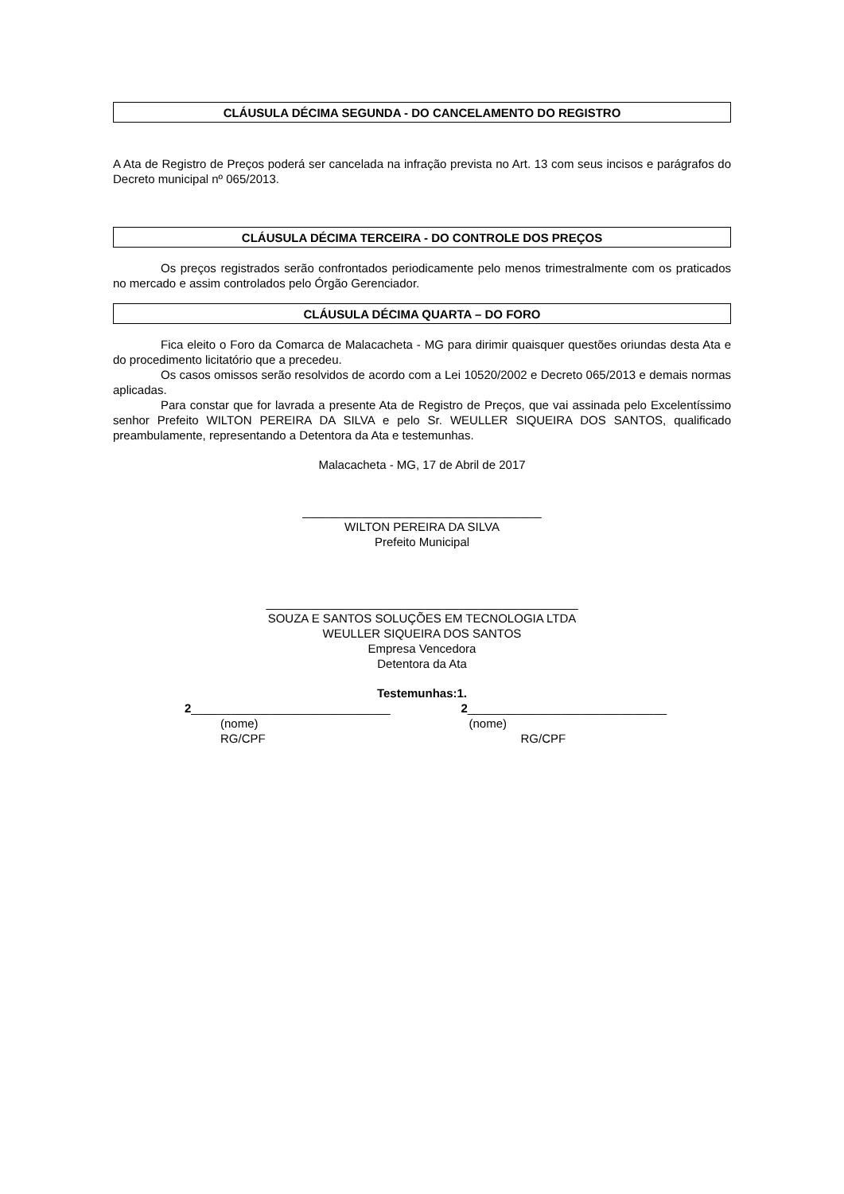CLÁUSULA DÉCIMA SEGUNDA - DO CANCELAMENTO DO REGISTRO
A Ata de Registro de Preços poderá ser cancelada na infração prevista no Art. 13 com seus incisos e parágrafos do Decreto municipal nº 065/2013.
CLÁUSULA DÉCIMA TERCEIRA - DO CONTROLE DOS PREÇOS
Os preços registrados serão confrontados periodicamente pelo menos trimestralmente com os praticados no mercado e assim controlados pelo Órgão Gerenciador.
CLÁUSULA DÉCIMA QUARTA – DO FORO
Fica eleito o Foro da Comarca de Malacacheta - MG para dirimir quaisquer questões oriundas desta Ata e do procedimento licitatório que a precedeu.
Os casos omissos serão resolvidos de acordo com a Lei 10520/2002 e Decreto 065/2013 e demais normas aplicadas.
Para constar que for lavrada a presente Ata de Registro de Preços, que vai assinada pelo Excelentíssimo senhor Prefeito WILTON PEREIRA DA SILVA e pelo Sr. WEULLER SIQUEIRA DOS SANTOS, qualificado preambulamente, representando a Detentora da Ata e testemunhas.
Malacacheta - MG, 17 de Abril de 2017
____________________________________
WILTON PEREIRA DA SILVA
Prefeito Municipal
_______________________________________________
SOUZA E SANTOS SOLUÇÕES EM TECNOLOGIA LTDA
WEULLER SIQUEIRA DOS SANTOS
Empresa Vencedora
Detentora da Ata
Testemunhas:1.
2______________________________
(nome)
RG/CPF
2______________________________
(nome)
RG/CPF